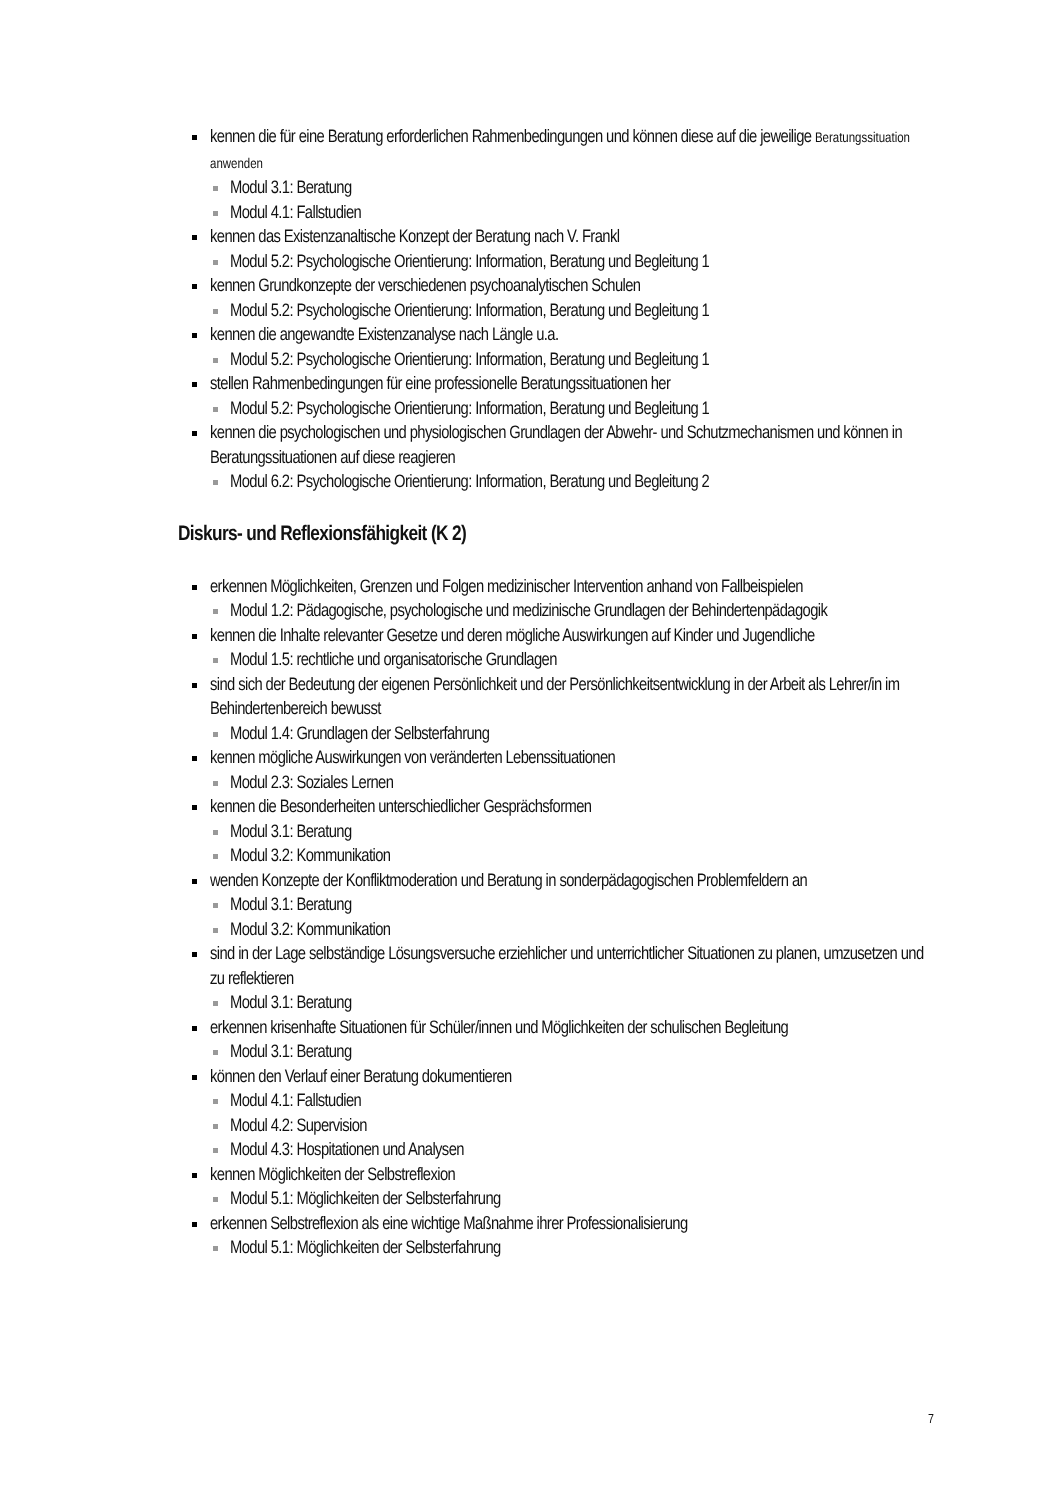kennen die für eine Beratung erforderlichen Rahmenbedingungen und können diese auf die jeweilige Beratungssituation anwenden
Modul 3.1: Beratung
Modul 4.1: Fallstudien
kennen das Existenzanaltische Konzept der Beratung nach V. Frankl
Modul 5.2: Psychologische Orientierung: Information, Beratung und Begleitung 1
kennen Grundkonzepte der verschiedenen psychoanalytischen Schulen
Modul 5.2: Psychologische Orientierung: Information, Beratung und Begleitung 1
kennen die angewandte Existenzanalyse nach Längle u.a.
Modul 5.2: Psychologische Orientierung: Information, Beratung und Begleitung 1
stellen Rahmenbedingungen für eine professionelle Beratungssituationen her
Modul 5.2: Psychologische Orientierung: Information, Beratung und Begleitung 1
kennen die psychologischen und physiologischen Grundlagen der Abwehr- und Schutzmechanismen und können in Beratungssituationen auf diese reagieren
Modul 6.2: Psychologische Orientierung: Information, Beratung und Begleitung 2
Diskurs- und Reflexionsfähigkeit (K 2)
erkennen Möglichkeiten, Grenzen und Folgen medizinischer Intervention anhand von Fallbeispielen
Modul 1.2: Pädagogische, psychologische und medizinische Grundlagen der Behindertenpädagogik
kennen die Inhalte relevanter Gesetze und deren mögliche Auswirkungen auf Kinder und Jugendliche
Modul 1.5: rechtliche und organisatorische Grundlagen
sind sich der Bedeutung der eigenen Persönlichkeit und der Persönlichkeitsentwicklung in der Arbeit als Lehrer/in im Behindertenbereich bewusst
Modul 1.4: Grundlagen der Selbsterfahrung
kennen mögliche Auswirkungen von veränderten Lebenssituationen
Modul 2.3: Soziales Lernen
kennen die Besonderheiten unterschiedlicher Gesprächsformen
Modul 3.1: Beratung
Modul 3.2: Kommunikation
wenden Konzepte der Konfliktmoderation und Beratung in sonderpädagogischen Problemfeldern an
Modul 3.1: Beratung
Modul 3.2: Kommunikation
sind in der Lage selbständige Lösungsversuche erziehlicher und unterrichtlicher Situationen zu planen, umzusetzen und zu reflektieren
Modul 3.1: Beratung
erkennen krisenhafte Situationen für Schüler/innen und Möglichkeiten der schulischen Begleitung
Modul 3.1: Beratung
können den Verlauf einer Beratung dokumentieren
Modul 4.1: Fallstudien
Modul 4.2: Supervision
Modul 4.3: Hospitationen und Analysen
kennen Möglichkeiten der Selbstreflexion
Modul 5.1: Möglichkeiten der Selbsterfahrung
erkennen Selbstreflexion als eine wichtige Maßnahme ihrer Professionalisierung
Modul 5.1: Möglichkeiten der Selbsterfahrung
7